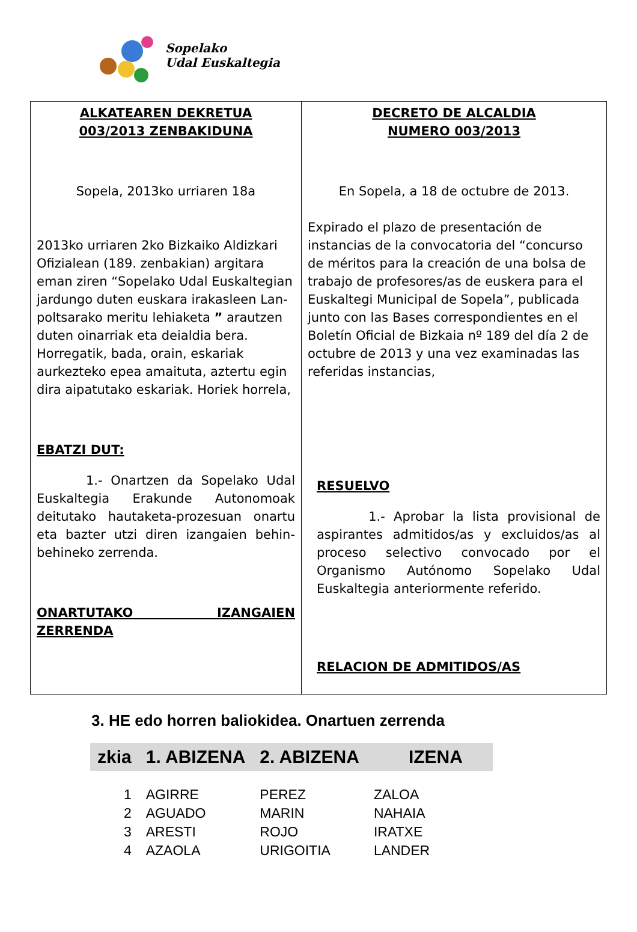Sopelako
Udal Euskaltegia
| ALKATEAREN DEKRETUA 003/2013 ZENBAKIDUNA Sopela, 2013ko urriaren 18a 2013ko urriaren 2ko Bizkaiko Aldizkari Ofizialean (189. zenbakian) argitara eman ziren “Sopelako Udal Euskaltegian jardungo duten euskara irakasleen Lan-poltsarako meritu lehiaketa ” arautzen duten oinarriak eta deialdia bera. Horregatik, bada, orain, eskariak aurkezteko epea amaituta, aztertu egin dira aipatutako eskariak. Horiek horrela, EBATZI DUT: 1.- Onartzen da Sopelako Udal Euskaltegia Erakunde Autonomoak deitutako hautaketa-prozesuan onartu eta bazter utzi diren izangaien behin-behineko zerrenda. ONARTUTAKO IZANGAIEN ZERRENDA | DECRETO DE ALCALDIA NUMERO 003/2013 En Sopela, a 18 de octubre de 2013. Expirado el plazo de presentación de instancias de la convocatoria del “concurso de méritos para la creación de una bolsa de trabajo de profesores/as de euskera para el Euskaltegi Municipal de Sopela”, publicada junto con las Bases correspondientes en el Boletín Oficial de Bizkaia nº 189 del día 2 de octubre de 2013 y una vez examinadas las referidas instancias, RESUELVO 1.- Aprobar la lista provisional de aspirantes admitidos/as y excluidos/as al proceso selectivo convocado por el Organismo Autónomo Sopelako Udal Euskaltegia anteriormente referido. RELACION DE ADMITIDOS/AS |
3. HE edo horren baliokidea. Onartuen zerrenda
| zkia | 1. ABIZENA | 2. ABIZENA | IZENA |
| --- | --- | --- | --- |
| 1 | AGIRRE | PEREZ | ZALOA |
| 2 | AGUADO | MARIN | NAHAIA |
| 3 | ARESTI | ROJO | IRATXE |
| 4 | AZAOLA | URIGOITIA | LANDER |